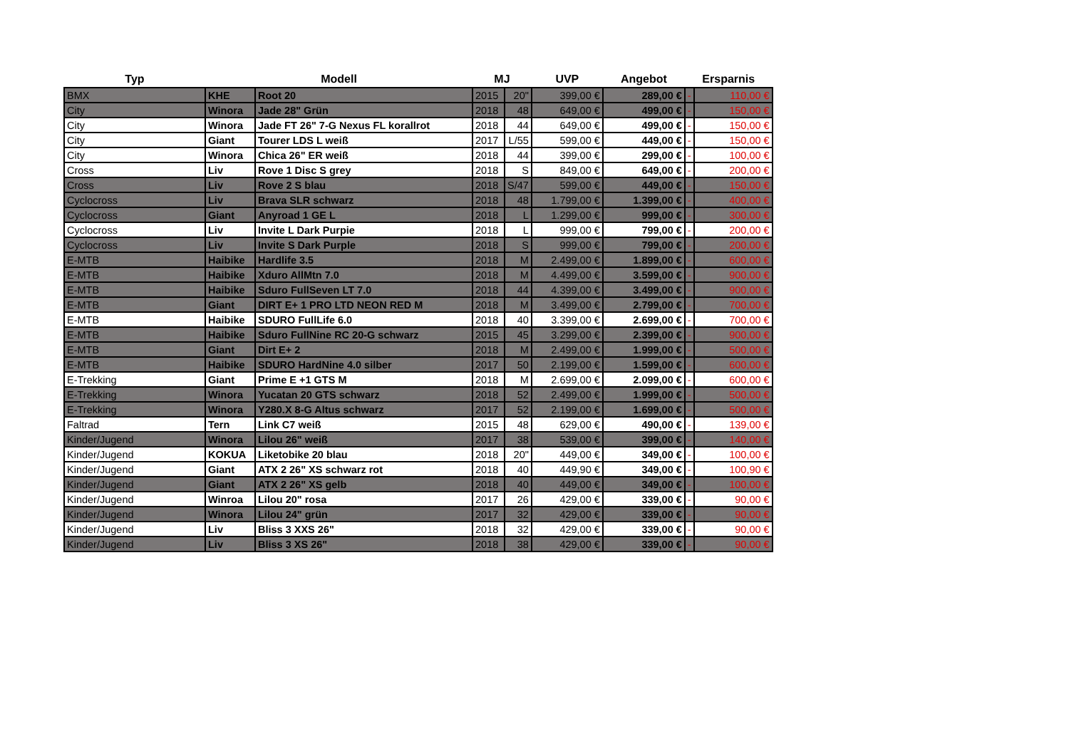| Typ | Modell | | MJ | | UVP | Angebot | Ersparnis | |
| --- | --- | --- | --- | --- | --- | --- | --- | --- |
| BMX | KHE | Root 20 | 2015 | 20" | 399,00 € | 289,00 € | - | 110,00 € |
| City | Winora | Jade 28" Grün | 2018 | 48 | 649,00 € | 499,00 € | - | 150,00 € |
| City | Winora | Jade FT 26" 7-G Nexus FL korallrot | 2018 | 44 | 649,00 € | 499,00 € | - | 150,00 € |
| City | Giant | Tourer LDS L weiß | 2017 | L/55 | 599,00 € | 449,00 € | - | 150,00 € |
| City | Winora | Chica 26" ER weiß | 2018 | 44 | 399,00 € | 299,00 € | - | 100,00 € |
| Cross | Liv | Rove 1 Disc S grey | 2018 | S | 849,00 € | 649,00 € | - | 200,00 € |
| Cross | Liv | Rove 2 S blau | 2018 | S/47 | 599,00 € | 449,00 € | - | 150,00 € |
| Cyclocross | Liv | Brava SLR schwarz | 2018 | 48 | 1.799,00 € | 1.399,00 € | - | 400,00 € |
| Cyclocross | Giant | Anyroad 1 GE L | 2018 | L | 1.299,00 € | 999,00 € | - | 300,00 € |
| Cyclocross | Liv | Invite L Dark Purpie | 2018 | L | 999,00 € | 799,00 € | - | 200,00 € |
| Cyclocross | Liv | Invite S Dark Purple | 2018 | S | 999,00 € | 799,00 € | - | 200,00 € |
| E-MTB | Haibike | Hardlife 3.5 | 2018 | M | 2.499,00 € | 1.899,00 € | - | 600,00 € |
| E-MTB | Haibike | Xduro AllMtn 7.0 | 2018 | M | 4.499,00 € | 3.599,00 € | - | 900,00 € |
| E-MTB | Haibike | Sduro FullSeven LT 7.0 | 2018 | 44 | 4.399,00 € | 3.499,00 € | - | 900,00 € |
| E-MTB | Giant | DIRT E+ 1 PRO LTD NEON RED M | 2018 | M | 3.499,00 € | 2.799,00 € | - | 700,00 € |
| E-MTB | Haibike | SDURO FullLife 6.0 | 2018 | 40 | 3.399,00 € | 2.699,00 € | - | 700,00 € |
| E-MTB | Haibike | Sduro FullNine RC 20-G schwarz | 2015 | 45 | 3.299,00 € | 2.399,00 € | - | 900,00 € |
| E-MTB | Giant | Dirt E+ 2 | 2018 | M | 2.499,00 € | 1.999,00 € | - | 500,00 € |
| E-MTB | Haibike | SDURO HardNine 4.0 silber | 2017 | 50 | 2.199,00 € | 1.599,00 € | - | 600,00 € |
| E-Trekking | Giant | Prime E +1 GTS M | 2018 | M | 2.699,00 € | 2.099,00 € | - | 600,00 € |
| E-Trekking | Winora | Yucatan 20 GTS schwarz | 2018 | 52 | 2.499,00 € | 1.999,00 € | - | 500,00 € |
| E-Trekking | Winora | Y280.X 8-G Altus schwarz | 2017 | 52 | 2.199,00 € | 1.699,00 € | - | 500,00 € |
| Faltrad | Tern | Link C7 weiß | 2015 | 48 | 629,00 € | 490,00 € | - | 139,00 € |
| Kinder/Jugend | Winora | Lilou 26" weiß | 2017 | 38 | 539,00 € | 399,00 € | - | 140,00 € |
| Kinder/Jugend | KOKUA | Liketobike 20 blau | 2018 | 20" | 449,00 € | 349,00 € | - | 100,00 € |
| Kinder/Jugend | Giant | ATX 2 26" XS schwarz rot | 2018 | 40 | 449,90 € | 349,00 € | - | 100,90 € |
| Kinder/Jugend | Giant | ATX 2 26" XS gelb | 2018 | 40 | 449,00 € | 349,00 € | - | 100,00 € |
| Kinder/Jugend | Winroa | Lilou 20" rosa | 2017 | 26 | 429,00 € | 339,00 € | - | 90,00 € |
| Kinder/Jugend | Winora | Lilou 24" grün | 2017 | 32 | 429,00 € | 339,00 € | - | 90,00 € |
| Kinder/Jugend | Liv | Bliss 3 XXS 26" | 2018 | 32 | 429,00 € | 339,00 € | - | 90,00 € |
| Kinder/Jugend | Liv | Bliss 3 XS 26" | 2018 | 38 | 429,00 € | 339,00 € | - | 90,00 € |